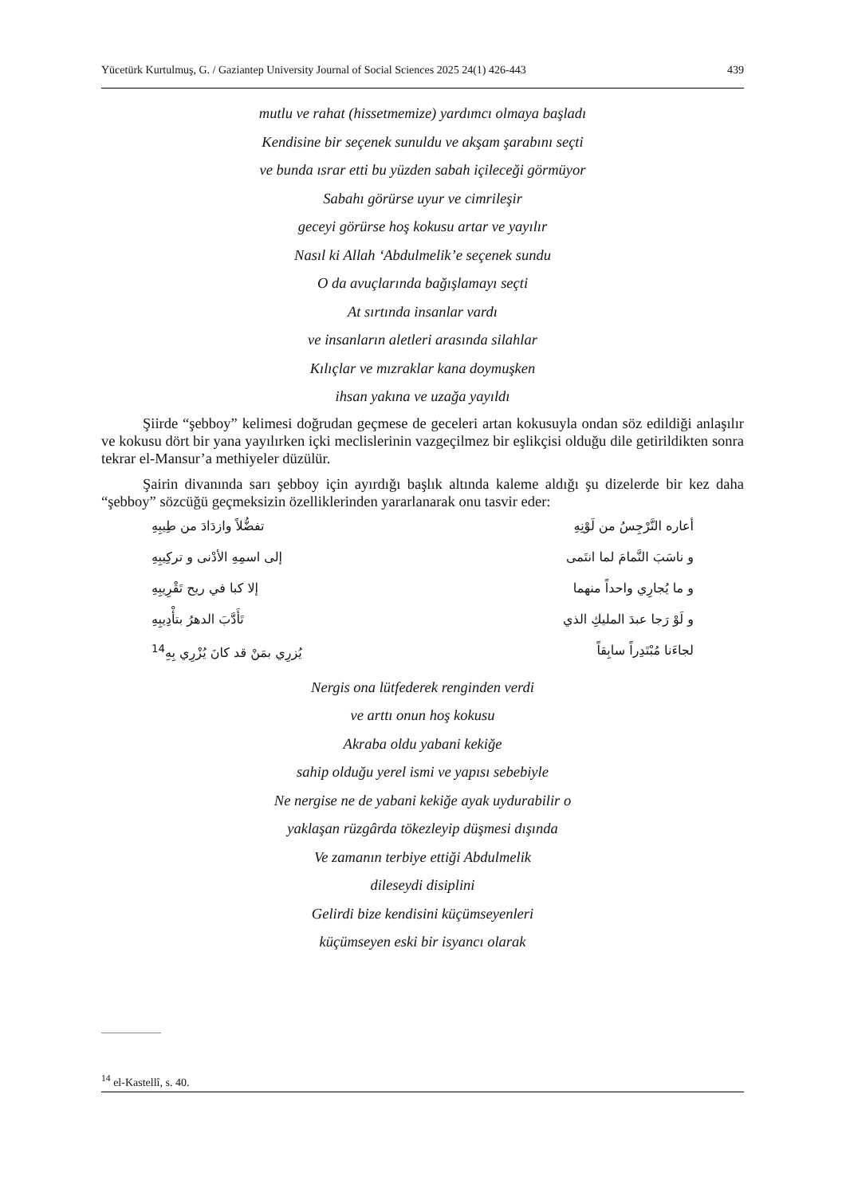Yücetürk Kurtulmuş, G. / Gaziantep University Journal of Social Sciences 2025 24(1) 426-443 439
mutlu ve rahat (hissetmemize) yardımcı olmaya başladı
Kendisine bir seçenek sunuldu ve akşam şarabını seçti
ve bunda ısrar etti bu yüzden sabah içileceği görmüyor
Sabahı görürse uyur ve cimrileşir
geceyi görürse hoş kokusu artar ve yayılır
Nasıl ki Allah ‘Abdulmelik’e seçenek sundu
O da avuçlarında bağışlamayı seçti
At sırtında insanlar vardı
ve insanların aletleri arasında silahlar
Kılıçlar ve mızraklar kana doymuşken
ihsan yakına ve uzağa yayıldı
Şiirde “şebboy” kelimesi doğrudan geçmese de geceleri artan kokusuyla ondan söz edildiği anlaşılır ve kokusu dört bir yana yayılırken içki meclislerinin vazgeçilmez bir eşlikçisi olduğu dile getirildikten sonra tekrar el-Mansur’a methiyeler düzülür.
Şairin divanında sarı şebboy için ayırdığı başlık altında kaleme aldığı şu dizelerde bir kez daha “şebboy” sözcüğü geçmeksizin özelliklerinden yararlanarak onu tasvir eder:
أعاره النَّرْجِسُ من لَوْنِهِ تفضُّلاً وازدَادَ من طِيبِهِ
و ناسَبَ النَّمامَ لما انتَمى إلى اسمِهِ الأدْنى و تركِيبِهِ
و ما يُجارِي واحداً منهما إلا كبا في ريح تَقْرِيبِهِ
و لَوْ رَجا عبدَ المليكِ الذي تَأَدَّبَ الدهرُ بتأْدِيبِهِ
لجاءَنا مُبْتَدِراً سابِقاً يُزرِي بمَنْ قد كانَ يُزْرِي بِهِ<sup>14</sup>
Nergis ona lütfederek renginden verdi
ve arttı onun hoş kokusu
Akraba oldu yabani kekiğe
sahip olduğu yerel ismi ve yapısı sebebiyle
Ne nergise ne de yabani kekiğe ayak uydurabilir o
yaklaşan rüzgârda tökezleyip düşmesi dışında
Ve zamanın terbiye ettiği Abdulmelik
dileseydi disiplini
Gelirdi bize kendisini küçümseyenleri
küçümseyen eski bir isyancı olarak
<sup>14</sup> el-Kastellî, s. 40.